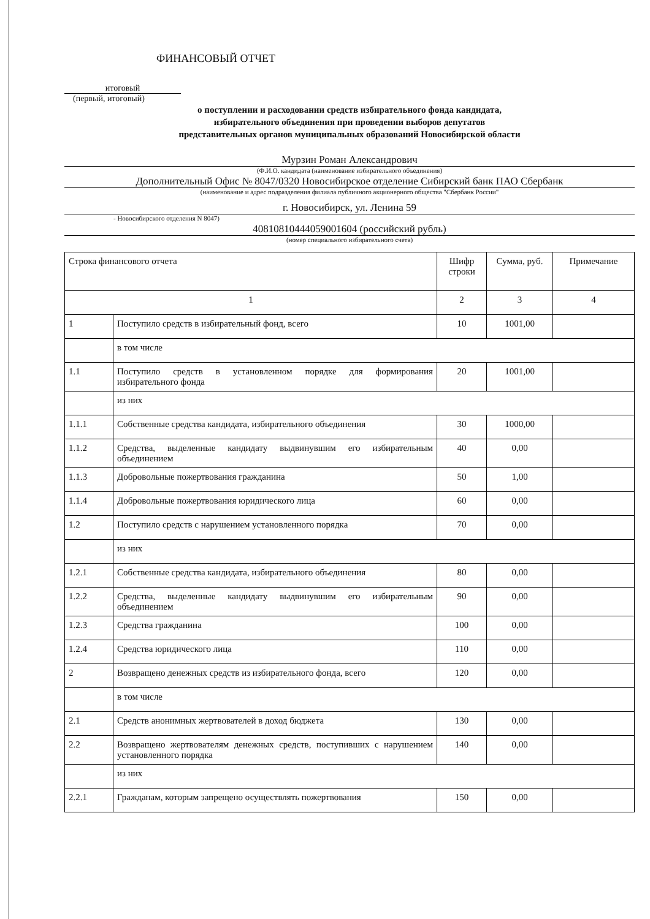ФИНАНСОВЫЙ ОТЧЕТ
итоговый
(первый, итоговый)
о поступлении и расходовании средств избирательного фонда кандидата,
избирательного объединения при проведении выборов депутатов
представительных органов муниципальных образований Новосибирской области
Мурзин Роман Александрович
(Ф.И.О. кандидата (наименование избирательного объединения)
Дополнительный Офис № 8047/0320 Новосибирское отделение Сибирский банк ПАО Сбербанк
(наименование и адрес подразделения филиала публичного акционерного общества "Сбербанк России"
г. Новосибирск, ул. Ленина 59
- Новосибирского отделения N 8047)
40810810444059001604 (российский рубль)
(номер специального избирательного счета)
| Строка финансового отчета | | Шифр строки | Сумма, руб. | Примечание |
| 1 | | 2 | 3 | 4 |
| 1 | Поступило средств в избирательный фонд, всего | 10 | 1001,00 | |
| | в том числе | | | |
| 1.1 | Поступило средств в установленном порядке для формирования избирательного фонда | 20 | 1001,00 | |
| | из них | | | |
| 1.1.1 | Собственные средства кандидата, избирательного объединения | 30 | 1000,00 | |
| 1.1.2 | Средства, выделенные кандидату выдвинувшим его избирательным объединением | 40 | 0,00 | |
| 1.1.3 | Добровольные пожертвования гражданина | 50 | 1,00 | |
| 1.1.4 | Добровольные пожертвования юридического лица | 60 | 0,00 | |
| 1.2 | Поступило средств с нарушением установленного порядка | 70 | 0,00 | |
| | из них | | | |
| 1.2.1 | Собственные средства кандидата, избирательного объединения | 80 | 0,00 | |
| 1.2.2 | Средства, выделенные кандидату выдвинувшим его избирательным объединением | 90 | 0,00 | |
| 1.2.3 | Средства гражданина | 100 | 0,00 | |
| 1.2.4 | Средства юридического лица | 110 | 0,00 | |
| 2 | Возвращено денежных средств из избирательного фонда, всего | 120 | 0,00 | |
| | в том числе | | | |
| 2.1 | Средств анонимных жертвователей в доход бюджета | 130 | 0,00 | |
| 2.2 | Возвращено жертвователям денежных средств, поступивших с нарушением установленного порядка | 140 | 0,00 | |
| | из них | | | |
| 2.2.1 | Гражданам, которым запрещено осуществлять пожертвования | 150 | 0,00 | |